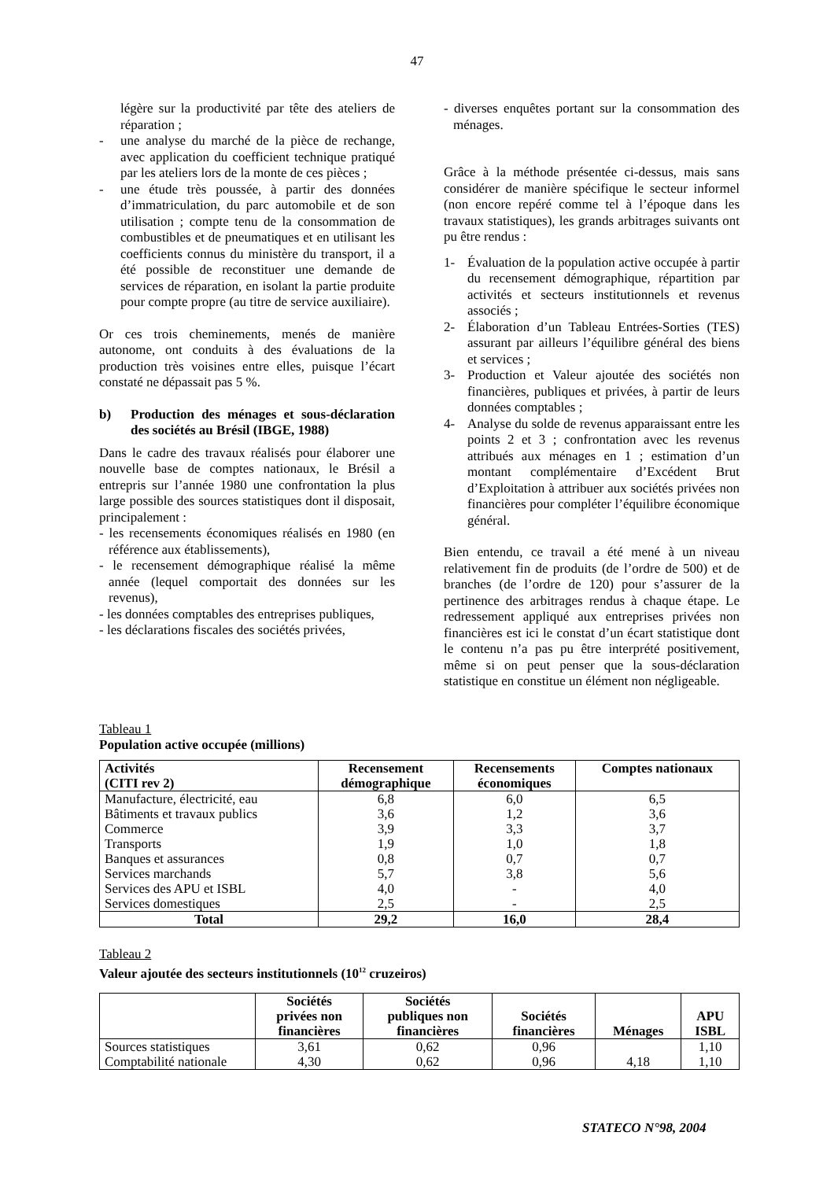47
légère sur la productivité par tête des ateliers de réparation ;
- une analyse du marché de la pièce de rechange, avec application du coefficient technique pratiqué par les ateliers lors de la monte de ces pièces ;
- une étude très poussée, à partir des données d’immatriculation, du parc automobile et de son utilisation ; compte tenu de la consommation de combustibles et de pneumatiques et en utilisant les coefficients connus du ministère du transport, il a été possible de reconstituer une demande de services de réparation, en isolant la partie produite pour compte propre (au titre de service auxiliaire).
Or ces trois cheminements, menés de manière autonome, ont conduits à des évaluations de la production très voisines entre elles, puisque l’écart constaté ne dépassait pas 5 %.
b) Production des ménages et sous-déclaration des sociétés au Brésil (IBGE, 1988)
Dans le cadre des travaux réalisés pour élaborer une nouvelle base de comptes nationaux, le Brésil a entrepris sur l’année 1980 une confrontation la plus large possible des sources statistiques dont il disposait, principalement :
- les recensements économiques réalisés en 1980 (en référence aux établissements),
- le recensement démographique réalisé la même année (lequel comportait des données sur les revenus),
- les données comptables des entreprises publiques,
- les déclarations fiscales des sociétés privées,
- diverses enquêtes portant sur la consommation des ménages.
Grâce à la méthode présentée ci-dessus, mais sans considérer de manière spécifique le secteur informel (non encore repéré comme tel à l’époque dans les travaux statistiques), les grands arbitrages suivants ont pu être rendus :
1- Évaluation de la population active occupée à partir du recensement démographique, répartition par activités et secteurs institutionnels et revenus associés ;
2- Élaboration d’un Tableau Entrées-Sorties (TES) assurant par ailleurs l’équilibre général des biens et services ;
3- Production et Valeur ajoutée des sociétés non financières, publiques et privées, à partir de leurs données comptables ;
4- Analyse du solde de revenus apparaissant entre les points 2 et 3 ; confrontation avec les revenus attribués aux ménages en 1 ; estimation d’un montant complémentaire d’Excédent Brut d’Exploitation à attribuer aux sociétés privées non financières pour compléter l’équilibre économique général.
Bien entendu, ce travail a été mené à un niveau relativement fin de produits (de l’ordre de 500) et de branches (de l’ordre de 120) pour s’assurer de la pertinence des arbitrages rendus à chaque étape. Le redressement appliqué aux entreprises privées non financières est ici le constat d’un écart statistique dont le contenu n’a pas pu être interprété positivement, même si on peut penser que la sous-déclaration statistique en constitue un élément non négligeable.
Tableau 1
Population active occupée (millions)
| Activités (CITI rev 2) | Recensement démographique | Recensements économiques | Comptes nationaux |
| --- | --- | --- | --- |
| Manufacture, électricité, eau | 6,8 | 6,0 | 6,5 |
| Bâtiments et travaux publics | 3,6 | 1,2 | 3,6 |
| Commerce | 3,9 | 3,3 | 3,7 |
| Transports | 1,9 | 1,0 | 1,8 |
| Banques et assurances | 0,8 | 0,7 | 0,7 |
| Services marchands | 5,7 | 3,8 | 5,6 |
| Services des APU et ISBL | 4,0 | - | 4,0 |
| Services domestiques | 2,5 | - | 2,5 |
| Total | 29,2 | 16,0 | 28,4 |
Tableau 2
Valeur ajoutée des secteurs institutionnels (10<sup>12</sup> cruzeiros)
| | Sociétés privées non financières | Sociétés publiques non financières | Sociétés financières | Ménages | APU ISBL |
| --- | --- | --- | --- | --- | --- |
| Sources statistiques | 3,61 | 0,62 | 0,96 | | 1,10 |
| Comptabilité nationale | 4,30 | 0,62 | 0,96 | 4,18 | 1,10 |
STATECO N°98, 2004